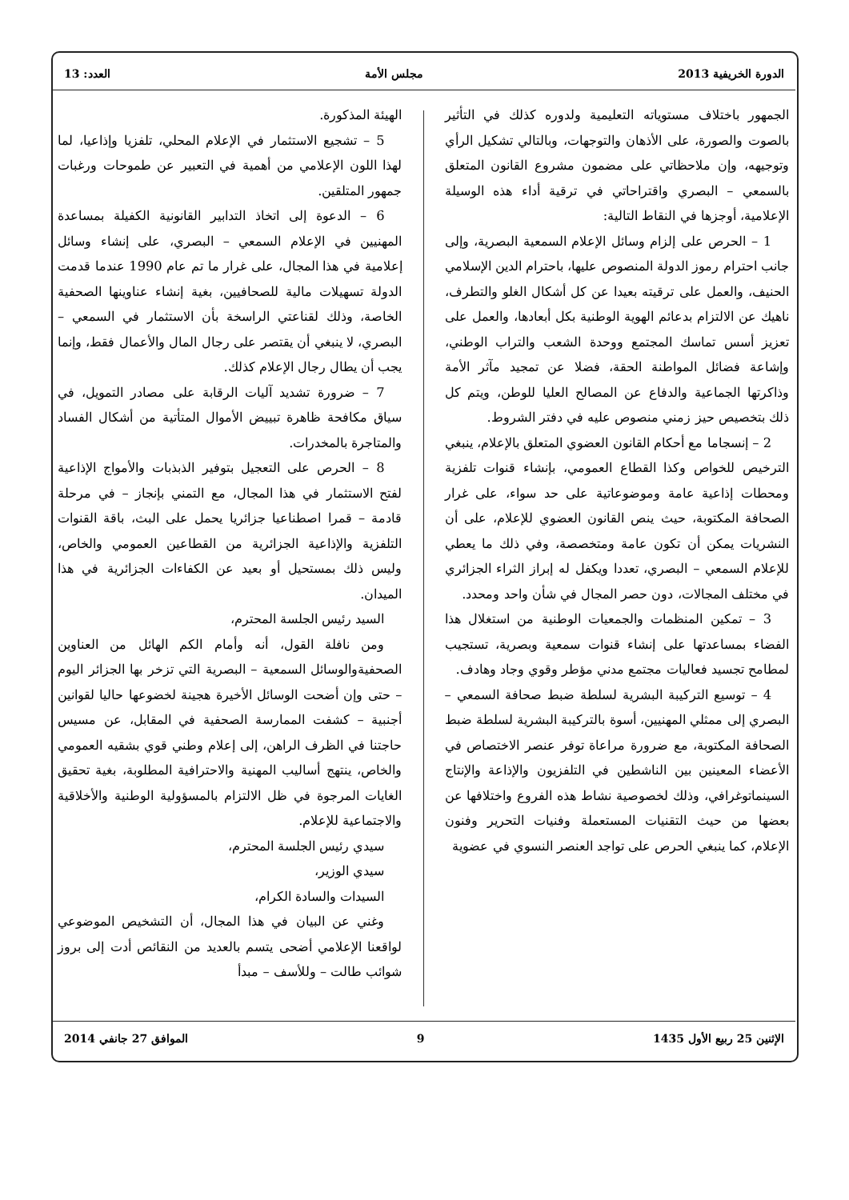الدورة الخريفية 2013 مجلس الأمة العدد: 13
الجمهور باختلاف مستوياته التعليمية ولدوره كذلك في التأثير بالصوت والصورة، على الأذهان والتوجهات، وبالتالي تشكيل الرأي وتوجيهه، وإن ملاحظاتي على مضمون مشروع القانون المتعلق بالسمعي – البصري واقتراحاتي في ترقية أداء هذه الوسيلة الإعلامية، أوجزها في النقاط التالية:
1 – الحرص على إلزام وسائل الإعلام السمعية البصرية، وإلى جانب احترام رموز الدولة المنصوص عليها، باحترام الدين الإسلامي الحنيف، والعمل على ترقيته بعيدا عن كل أشكال الغلو والتطرف، ناهيك عن الالتزام بدعائم الهوية الوطنية بكل أبعادها، والعمل على تعزيز أسس تماسك المجتمع ووحدة الشعب والتراب الوطني، وإشاعة فضائل المواطنة الحقة، فضلا عن تمجيد مآثر الأمة وذاكرتها الجماعية والدفاع عن المصالح العليا للوطن، ويتم كل ذلك بتخصيص حيز زمني منصوص عليه في دفتر الشروط.
2 – إنسجاما مع أحكام القانون العضوي المتعلق بالإعلام، ينبغي الترخيص للخواص وكذا القطاع العمومي، بإنشاء قنوات تلفزية ومحطات إذاعية عامة وموضوعاتية على حد سواء، على غرار الصحافة المكتوبة، حيث ينص القانون العضوي للإعلام، على أن النشريات يمكن أن تكون عامة ومتخصصة، وفي ذلك ما يعطي للإعلام السمعي – البصري، تعددا ويكفل له إبراز الثراء الجزائري في مختلف المجالات، دون حصر المجال في شأن واحد ومحدد.
3 – تمكين المنظمات والجمعيات الوطنية من استغلال هذا الفضاء بمساعدتها على إنشاء قنوات سمعية وبصرية، تستجيب لمطامح تجسيد فعاليات مجتمع مدني مؤطر وقوي وجاد وهادف.
4 – توسيع التركيبة البشرية لسلطة ضبط صحافة السمعي – البصري إلى ممثلي المهنيين، أسوة بالتركيبة البشرية لسلطة ضبط الصحافة المكتوبة، مع ضرورة مراعاة توفر عنصر الاختصاص في الأعضاء المعينين بين الناشطين في التلفزيون والإذاعة والإنتاج السينماتوغرافي، وذلك لخصوصية نشاط هذه الفروع واختلافها عن بعضها من حيث التقنيات المستعملة وفنيات التحرير وفنون الإعلام، كما ينبغي الحرص على تواجد العنصر النسوي في عضوية
الهيئة المذكورة.
5 – تشجيع الاستثمار في الإعلام المحلي، تلفزيا وإذاعيا، لما لهذا اللون الإعلامي من أهمية في التعبير عن طموحات ورغبات جمهور المتلقين.
6 – الدعوة إلى اتخاذ التدابير القانونية الكفيلة بمساعدة المهنيين في الإعلام السمعي – البصري، على إنشاء وسائل إعلامية في هذا المجال، على غرار ما تم عام 1990 عندما قدمت الدولة تسهيلات مالية للصحافيين، بغية إنشاء عناوينها الصحفية الخاصة، وذلك لقناعتي الراسخة بأن الاستثمار في السمعي – البصري، لا ينبغي أن يقتصر على رجال المال والأعمال فقط، وإنما يجب أن يطال رجال الإعلام كذلك.
7 – ضرورة تشديد آليات الرقابة على مصادر التمويل، في سياق مكافحة ظاهرة تبييض الأموال المتأتية من أشكال الفساد والمتاجرة بالمخدرات.
8 – الحرص على التعجيل بتوفير الذبذبات والأمواج الإذاعية لفتح الاستثمار في هذا المجال، مع التمني بإنجاز – في مرحلة قادمة – قمرا اصطناعيا جزائريا يحمل على البث، باقة القنوات التلفزية والإذاعية الجزائرية من القطاعين العمومي والخاص، وليس ذلك بمستحيل أو بعيد عن الكفاءات الجزائرية في هذا الميدان.
السيد رئيس الجلسة المحترم،
ومن نافلة القول، أنه وأمام الكم الهائل من العناوين الصحفيةوالوسائل السمعية – البصرية التي تزخر بها الجزائر اليوم – حتى وإن أضحت الوسائل الأخيرة هجينة لخضوعها حاليا لقوانين أجنبية – كشفت الممارسة الصحفية في المقابل، عن مسيس حاجتنا في الظرف الراهن، إلى إعلام وطني قوي بشقيه العمومي والخاص، ينتهج أساليب المهنية والاحترافية المطلوبة، بغية تحقيق الغايات المرجوة في ظل الالتزام بالمسؤولية الوطنية والأخلاقية والاجتماعية للإعلام.
سيدي رئيس الجلسة المحترم،
سيدي الوزير،
السيدات والسادة الكرام،
وغني عن البيان في هذا المجال، أن التشخيص الموضوعي لواقعنا الإعلامي أضحى يتسم بالعديد من النقائص أدت إلى بروز شوائب طالت – وللأسف – مبدأ
الإثنين 25 ربيع الأول 1435 9 الموافق 27 جانفي 2014